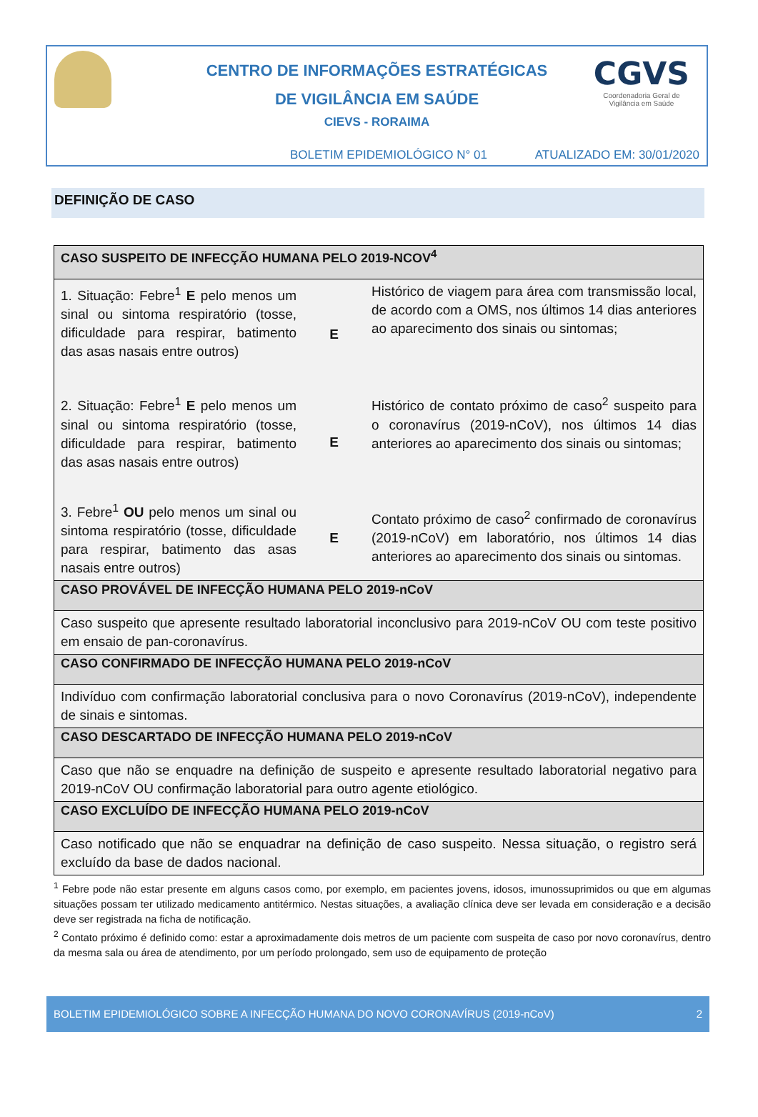CENTRO DE INFORMAÇÕES ESTRATÉGICAS
DE VIGILÂNCIA EM SAÚDE
CIEVS - RORAIMA
CGVS
Coordenadoria Geral de
Vigilância em Saúde
BOLETIM EPIDEMIOLÓGICO N° 01 ATUALIZADO EM: 30/01/2020
DEFINIÇÃO DE CASO
| CASO SUSPEITO DE INFECÇÃO HUMANA PELO 2019-NCOV<sup>4</sup> | | |
| --- | --- | --- |
| 1. Situação: Febre<sup>1</sup> E pelo menos um sinal ou sintoma respiratório (tosse, dificuldade para respirar, batimento das asas nasais entre outros) | E | Histórico de viagem para área com transmissão local, de acordo com a OMS, nos últimos 14 dias anteriores ao aparecimento dos sinais ou sintomas; |
| 2. Situação: Febre<sup>1</sup> E pelo menos um sinal ou sintoma respiratório (tosse, dificuldade para respirar, batimento das asas nasais entre outros) | E | Histórico de contato próximo de caso<sup>2</sup> suspeito para o coronavírus (2019-nCoV), nos últimos 14 dias anteriores ao aparecimento dos sinais ou sintomas; |
| 3. Febre<sup>1</sup> OU pelo menos um sinal ou sintoma respiratório (tosse, dificuldade para respirar, batimento das asas nasais entre outros) | E | Contato próximo de caso<sup>2</sup> confirmado de coronavírus (2019-nCoV) em laboratório, nos últimos 14 dias anteriores ao aparecimento dos sinais ou sintomas. |
| CASO PROVÁVEL DE INFECÇÃO HUMANA PELO 2019-nCoV | | |
| Caso suspeito que apresente resultado laboratorial inconclusivo para 2019-nCoV OU com teste positivo em ensaio de pan-coronavírus. | | |
| CASO CONFIRMADO DE INFECÇÃO HUMANA PELO 2019-nCoV | | |
| Indivíduo com confirmação laboratorial conclusiva para o novo Coronavírus (2019-nCoV), independente de sinais e sintomas. | | |
| CASO DESCARTADO DE INFECÇÃO HUMANA PELO 2019-nCoV | | |
| Caso que não se enquadre na definição de suspeito e apresente resultado laboratorial negativo para 2019-nCoV OU confirmação laboratorial para outro agente etiológico. | | |
| CASO EXCLUÍDO DE INFECÇÃO HUMANA PELO 2019-nCoV | | |
| Caso notificado que não se enquadrar na definição de caso suspeito. Nessa situação, o registro será excluído da base de dados nacional. | | |
<sup>1</sup> Febre pode não estar presente em alguns casos como, por exemplo, em pacientes jovens, idosos, imunossuprimidos ou que em algumas situações possam ter utilizado medicamento antitérmico. Nestas situações, a avaliação clínica deve ser levada em consideração e a decisão deve ser registrada na ficha de notificação.
<sup>2</sup> Contato próximo é definido como: estar a aproximadamente dois metros de um paciente com suspeita de caso por novo coronavírus, dentro da mesma sala ou área de atendimento, por um período prolongado, sem uso de equipamento de proteção
BOLETIM EPIDEMIOLÓGICO SOBRE A INFECÇÃO HUMANA DO NOVO CORONAVÍRUS (2019-nCoV) 2